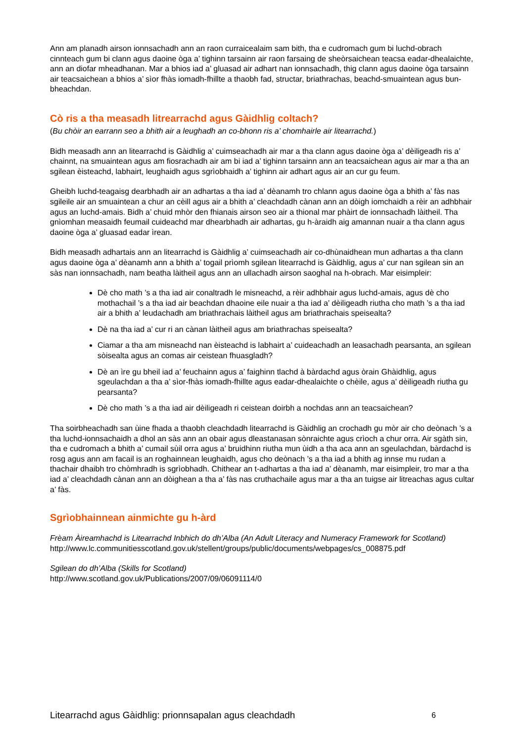Ann am planadh airson ionnsachadh ann an raon curraicealaim sam bith, tha e cudromach gum bi luchd-obrach cinnteach gum bi clann agus daoine òga a’ tighinn tarsainn air raon farsaing de sheòrsaichean teacsa eadar-dhealaichte, ann an diofar mheadhanan. Mar a bhios iad a’ gluasad air adhart nan ionnsachadh, thig clann agus daoine òga tarsainn air teacsaichean a bhios a’ sìor fhàs iomadh-fhillte a thaobh fad, structar, briathrachas, beachd-smuaintean agus bun-bheachdan.
Cò ris a tha measadh litrearrachd agus Gàidhlig coltach?
(Bu chòir an earrann seo a bhith air a leughadh an co-bhonn ris a’ chomhairle air litearrachd.)
Bidh measadh ann an litearrachd is Gàidhlig a’ cuimseachadh air mar a tha clann agus daoine òga a’ dèiligeadh ris a’ chainnt, na smuaintean agus am fiosrachadh air am bi iad a’ tighinn tarsainn ann an teacsaichean agus air mar a tha an sgilean èisteachd, labhairt, leughaidh agus sgrìobhaidh a’ tighinn air adhart agus air an cur gu feum.
Gheibh luchd-teagaisg dearbhadh air an adhartas a tha iad a’ dèanamh tro chlann agus daoine òga a bhith a’ fàs nas sgileile air an smuaintean a chur an cèill agus air a bhith a’ cleachdadh cànan ann an dòigh iomchaidh a rèir an adhbhair agus an luchd-amais. Bidh a’ chuid mhòr den fhianais airson seo air a thional mar phàirt de ionnsachadh làitheil. Tha gnìomhan measaidh feumail cuideachd mar dhearbhadh air adhartas, gu h-àraidh aig amannan nuair a tha clann agus daoine òga a’ gluasad eadar ìrean.
Bidh measadh adhartais ann an litearrachd is Gàidhlig a’ cuimseachadh air co-dhùnaidhean mun adhartas a tha clann agus daoine òga a’ dèanamh ann a bhith a’ togail prìomh sgilean litearrachd is Gàidhlig, agus a’ cur nan sgilean sin an sàs nan ionnsachadh, nam beatha làitheil agus ann an ullachadh airson saoghal na h-obrach. Mar eisimpleir:
Dè cho math ’s a tha iad air conaltradh le misneachd, a rèir adhbhair agus luchd-amais, agus dè cho mothachail ’s a tha iad air beachdan dhaoine eile nuair a tha iad a’ dèiligeadh riutha cho math ’s a tha iad air a bhith a’ leudachadh am briathrachais làitheil agus am briathrachais speisealta?
Dè na tha iad a’ cur ri an cànan làitheil agus am briathrachas speisealta?
Ciamar a tha am misneachd nan èisteachd is labhairt a’ cuideachadh an leasachadh pearsanta, an sgilean sòisealta agus an comas air ceistean fhuasgladh?
Dè an ìre gu bheil iad a’ feuchainn agus a’ faighinn tlachd à bàrdachd agus òrain Ghàidhlig, agus sgeulachdan a tha a’ sìor-fhàs iomadh-fhillte agus eadar-dhealaichte o chèile, agus a’ dèiligeadh riutha gu pearsanta?
Dè cho math ’s a tha iad air dèiligeadh ri ceistean doirbh a nochdas ann an teacsaichean?
Tha soirbheachadh san ùine fhada a thaobh cleachdadh litearrachd is Gàidhlig an crochadh gu mòr air cho deònach ’s a tha luchd-ionnsachaidh a dhol an sàs ann an obair agus dleastanasan sònraichte agus crìoch a chur orra. Air sgàth sin, tha e cudromach a bhith a’ cumail sùil orra agus a’ bruidhinn riutha mun ùidh a tha aca ann an sgeulachdan, bàrdachd is rosg agus ann am facail is an roghainnean leughaidh, agus cho deònach ’s a tha iad a bhith ag innse mu rudan a thachair dhaibh tro chòmhradh is sgrìobhadh. Chithear an t-adhartas a tha iad a’ dèanamh, mar eisimpleir, tro mar a tha iad a’ cleachdadh cànan ann an dòighean a tha a’ fàs nas cruthachaile agus mar a tha an tuigse air litreachas agus cultar a’ fàs.
Sgrìobhainnean ainmichte gu h-àrd
Frèam Àireamhachd is Litearrachd Inbhich do dh’Alba (An Adult Literacy and Numeracy Framework for Scotland)
http://www.lc.communitiesscotland.gov.uk/stellent/groups/public/documents/webpages/cs_008875.pdf
Sgilean do dh’Alba (Skills for Scotland)
http://www.scotland.gov.uk/Publications/2007/09/06091114/0
Litearrachd agus Gàidhlig: prionnsapalan agus cleachdadh 6